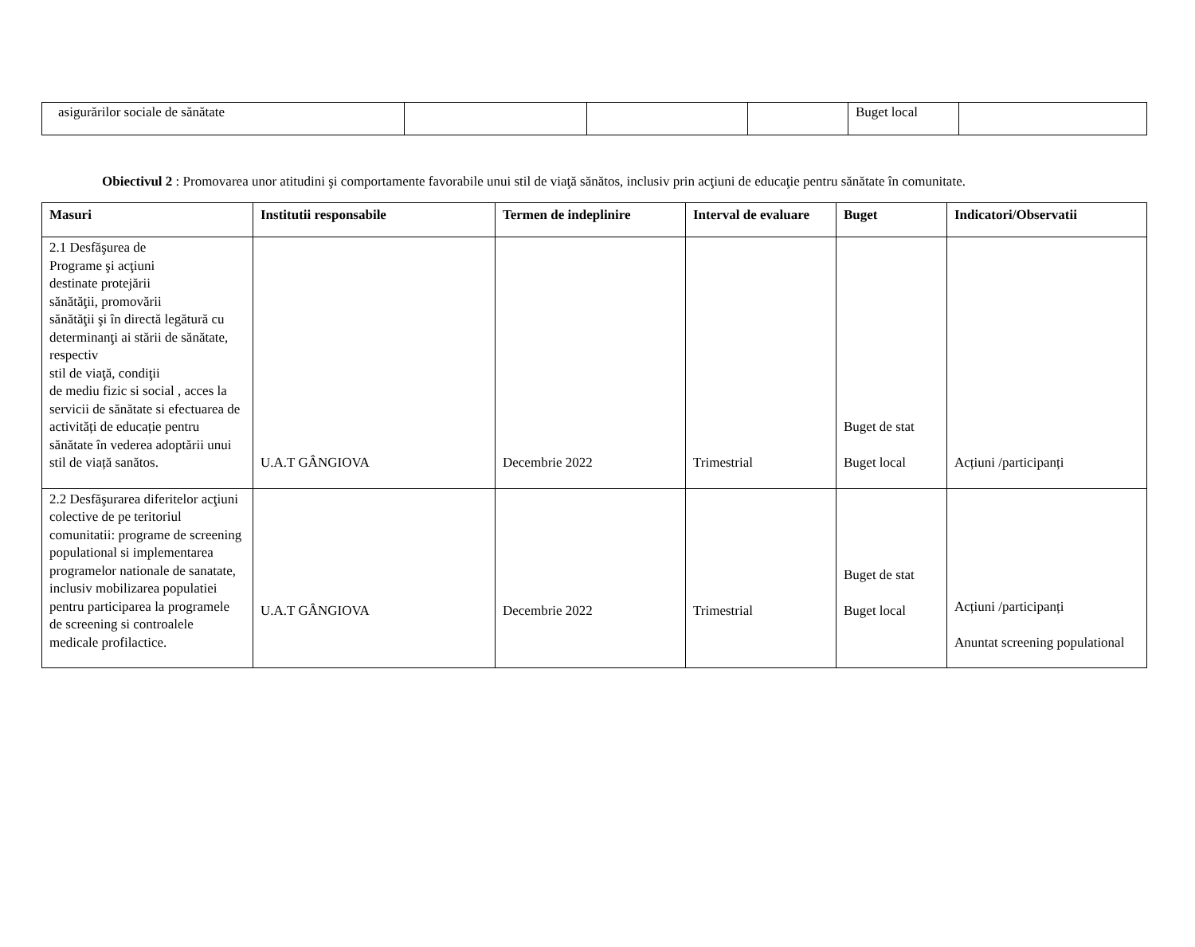| asigurărilor sociale de sănătate | | | | Buget local | |
Obiectivul 2 : Promovarea unor atitudini şi comportamente favorabile unui stil de viaţă sănătos, inclusiv prin acţiuni de educaţie pentru sănătate în comunitate.
| Masuri | Institutii responsabile | Termen de indeplinire | Interval de evaluare | Buget | Indicatori/Observatii |
| --- | --- | --- | --- | --- | --- |
| 2.1 Desfăşurea de Programe şi acţiuni destinate protejării sănătăţii, promovării sănătăţii şi în directă legătură cu determinanţi ai stării de sănătate, respectiv stil de viaţă, condiţii de mediu fizic si social , acces la servicii de sănătate si efectuarea de activități de educație pentru sănătate în vederea adoptării unui stil de viață sanătos. | U.A.T GÂNGIOVA | Decembrie 2022 | Trimestrial | Buget de stat Buget local | Acțiuni /participanți |
| 2.2 Desfăşurarea diferitelor acţiuni colective de pe teritoriul comunitatii: programe de screening populational si implementarea programelor nationale de sanatate, inclusiv mobilizarea populatiei pentru participarea la programele de screening si controalele medicale profilactice. | U.A.T GÂNGIOVA | Decembrie 2022 | Trimestrial | Buget de stat Buget local | Acțiuni /participanți Anuntat screening populational |